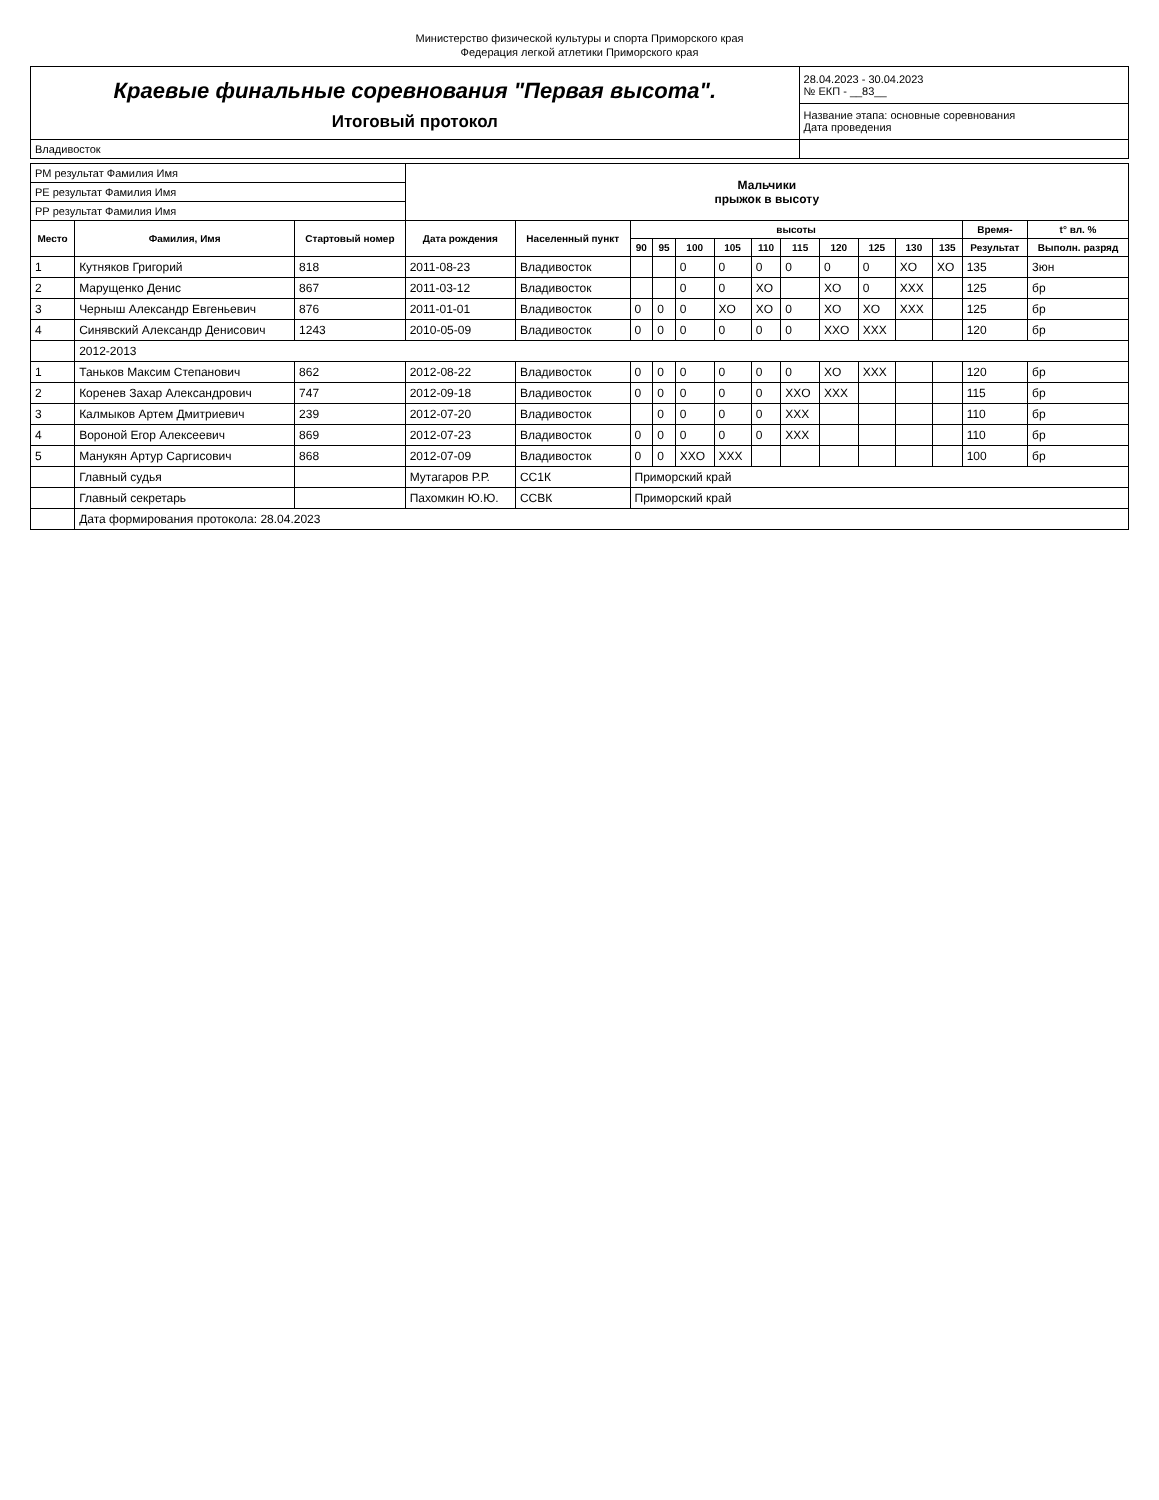Министерство физической культуры и спорта Приморского края
Федерация легкой атлетики Приморского края
| Краевые финальные соревнования "Первая высота". Итоговый протокол | 28.04.2023 - 30.04.2023 № ЕКП - __83__ |
| | Название этапа: основные соревнования Дата проведения |
| Владивосток | |
| РМ результат Фамилия Имя | | | Мальчики прыжок в высоту | | | | | | | | | | | | | |
| РЕ результат Фамилия Имя | | | | | | | | | | | | | | | | |
| РР результат Фамилия Имя | | | | | | | | | | | | | | | | |
| Место | Фамилия, Имя | Стартовый номер | Дата рождения | Населенный пункт | высоты | | | | | | | | | | Время- | t° вл. % |
| | | | | | 90 | 95 | 100 | 105 | 110 | 115 | 120 | 125 | 130 | 135 | Результат | Выполн. разряд |
| 1 | Кутняков Григорий | 818 | 2011-08-23 | Владивосток | | | 0 | 0 | 0 | 0 | 0 | 0 | XO | XO | 135 | 3юн |
| 2 | Марущенко Денис | 867 | 2011-03-12 | Владивосток | | | 0 | 0 | XO | | XO | 0 | XXX | | 125 | бр |
| 3 | Черныш Александр Евгеньевич | 876 | 2011-01-01 | Владивосток | 0 | 0 | 0 | XO | XO | 0 | XO | XO | XXX | | 125 | бр |
| 4 | Синявский Александр Денисович | 1243 | 2010-05-09 | Владивосток | 0 | 0 | 0 | 0 | 0 | 0 | XXO | XXX | | | 120 | бр |
| | 2012-2013 | | | | | | | | | | | | | | | |
| 1 | Таньков Максим Степанович | 862 | 2012-08-22 | Владивосток | 0 | 0 | 0 | 0 | 0 | 0 | XO | XXX | | | 120 | бр |
| 2 | Коренев Захар Александрович | 747 | 2012-09-18 | Владивосток | 0 | 0 | 0 | 0 | 0 | XXO | XXX | | | | 115 | бр |
| 3 | Калмыков Артем Дмитриевич | 239 | 2012-07-20 | Владивосток | | 0 | 0 | 0 | 0 | XXX | | | | | 110 | бр |
| 4 | Вороной Егор Алексеевич | 869 | 2012-07-23 | Владивосток | 0 | 0 | 0 | 0 | 0 | XXX | | | | | 110 | бр |
| 5 | Манукян Артур Саргисович | 868 | 2012-07-09 | Владивосток | 0 | 0 | XXO | XXX | | | | | | | 100 | бр |
| | Главный судья | | Мутагаров Р.Р. | СС1К | Приморский край | | | | | | | | | | | |
| | Главный секретарь | | Пахомкин Ю.Ю. | ССВК | Приморский край | | | | | | | | | | | |
| | Дата формирования протокола: 28.04.2023 | | | | | | | | | | | | | | | |